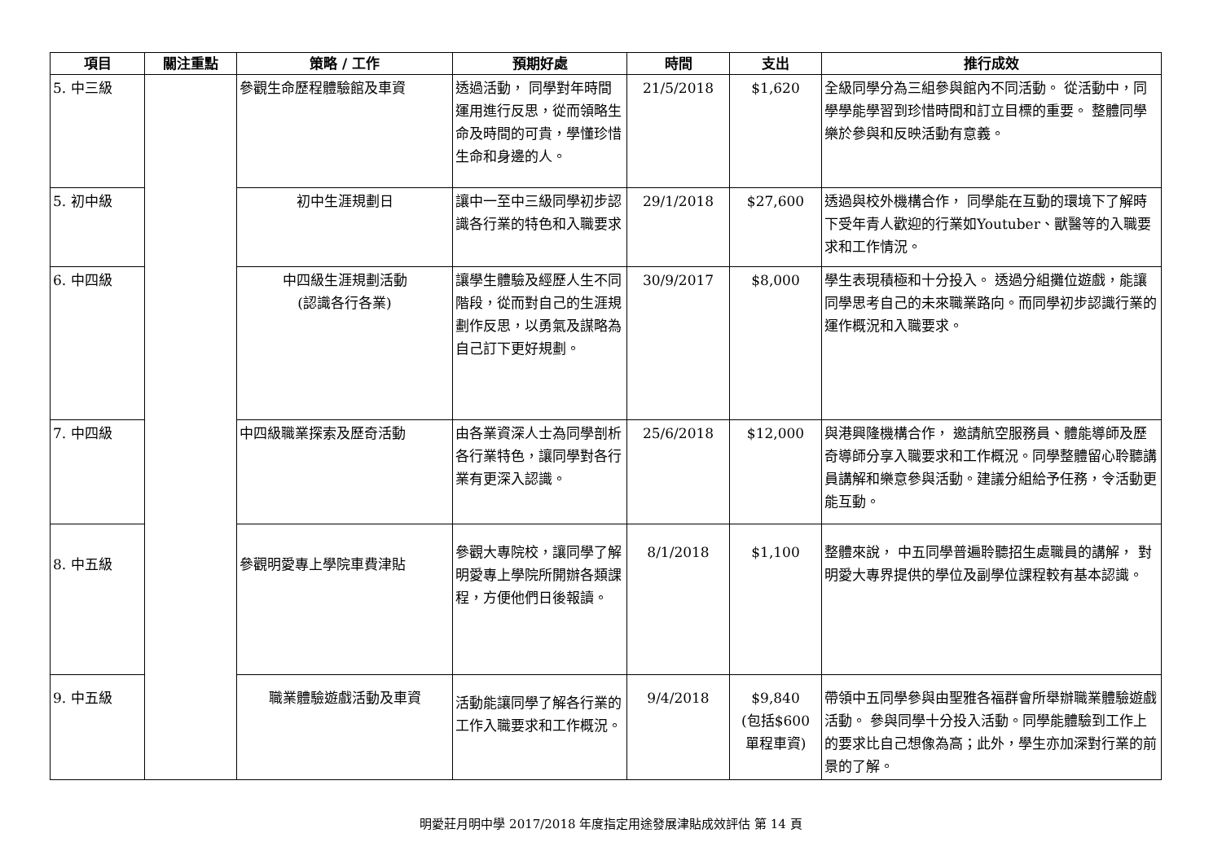| 項目 | 關注重點 | 策略 / 工作 | 預期好處 | 時間 | 支出 | 推行成效 |
| --- | --- | --- | --- | --- | --- | --- |
| 5. 中三級 | | 參觀生命歷程體驗館及車資 | 透過活動， 同學對年時間運用進行反思，從而領略生命及時間的可貴，學懂珍惜生命和身邊的人。 | 21/5/2018 | $1,620 | 全級同學分為三組參與館內不同活動。 從活動中，同學學能學習到珍惜時間和訂立目標的重要。 整體同學樂於參與和反映活動有意義。 |
| 5. 初中級 | | 初中生涯規劃日 | 讓中一至中三級同學初步認識各行業的特色和入職要求 | 29/1/2018 | $27,600 | 透過與校外機構合作， 同學能在互動的環境下了解時下受年青人歡迎的行業如Youtuber、獸醫等的入職要求和工作情況。 |
| 6. 中四級 | | 中四級生涯規劃活動 (認識各行各業) | 讓學生體驗及經歷人生不同階段，從而對自己的生涯規劃作反思，以勇氣及謀略為自己訂下更好規劃。 | 30/9/2017 | $8,000 | 學生表現積極和十分投入。 透過分組攤位遊戲，能讓同學思考自己的未來職業路向。而同學初步認識行業的運作概況和入職要求。 |
| 7. 中四級 | | 中四級職業探索及歷奇活動 | 由各業資深人士為同學剖析各行業特色，讓同學對各行業有更深入認識。 | 25/6/2018 | $12,000 | 與港興隆機構合作， 邀請航空服務員、體能導師及歷奇導師分享入職要求和工作概況。同學整體留心聆聽講員講解和樂意參與活動。建議分組給予任務，令活動更能互動。 |
| 8. 中五級 | | 參觀明愛專上學院車費津貼 | 參觀大專院校，讓同學了解明愛專上學院所開辦各類課程，方便他們日後報讀。 | 8/1/2018 | $1,100 | 整體來說， 中五同學普遍聆聽招生處職員的講解， 對明愛大專界提供的學位及副學位課程較有基本認識。 |
| 9. 中五級 | | 職業體驗遊戲活動及車資 | 活動能讓同學了解各行業的工作入職要求和工作概況。 | 9/4/2018 | $9,840 (包括$600 單程車資) | 帶領中五同學參與由聖雅各福群會所舉辦職業體驗遊戲活動。 參與同學十分投入活動。同學能體驗到工作上的要求比自己想像為高；此外，學生亦加深對行業的前景的了解。 |
明愛莊月明中學 2017/2018 年度指定用途發展津貼成效評估 第 14 頁